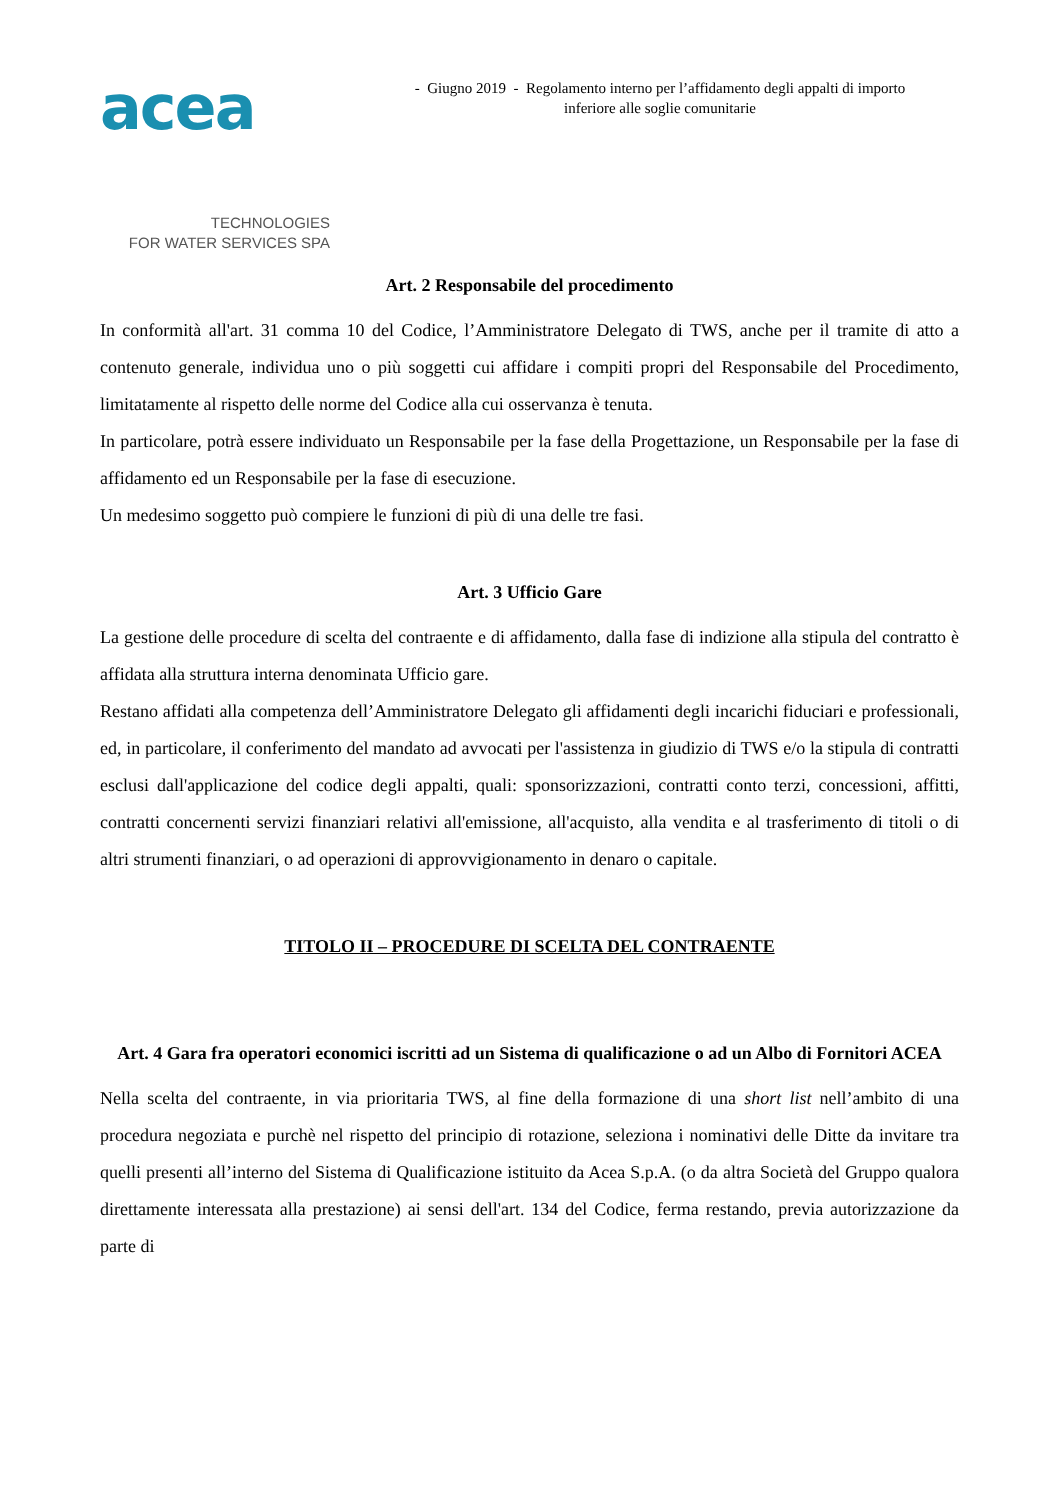acea
TECHNOLOGIES
FOR WATER SERVICES SPA
- Giugno 2019 - Regolamento interno per l’affidamento degli appalti di importo
inferiore alle soglie comunitarie
Art. 2 Responsabile del procedimento
In conformità all'art. 31 comma 10 del Codice, l’Amministratore Delegato di TWS, anche per il tramite di atto a contenuto generale, individua uno o più soggetti cui affidare i compiti propri del Responsabile del Procedimento, limitatamente al rispetto delle norme del Codice alla cui osservanza è tenuta.
In particolare, potrà essere individuato un Responsabile per la fase della Progettazione, un Responsabile per la fase di affidamento ed un Responsabile per la fase di esecuzione.
Un medesimo soggetto può compiere le funzioni di più di una delle tre fasi.
Art. 3 Ufficio Gare
La gestione delle procedure di scelta del contraente e di affidamento, dalla fase di indizione alla stipula del contratto è affidata alla struttura interna denominata Ufficio gare.
Restano affidati alla competenza dell’Amministratore Delegato gli affidamenti degli incarichi fiduciari e professionali, ed, in particolare, il conferimento del mandato ad avvocati per l'assistenza in giudizio di TWS e/o la stipula di contratti esclusi dall'applicazione del codice degli appalti, quali: sponsorizzazioni, contratti conto terzi, concessioni, affitti, contratti concernenti servizi finanziari relativi all'emissione, all'acquisto, alla vendita e al trasferimento di titoli o di altri strumenti finanziari, o ad operazioni di approvvigionamento in denaro o capitale.
TITOLO II – PROCEDURE DI SCELTA DEL CONTRAENTE
Art. 4 Gara fra operatori economici iscritti ad un Sistema di qualificazione o ad un Albo di Fornitori ACEA
Nella scelta del contraente, in via prioritaria TWS, al fine della formazione di una short list nell’ambito di una procedura negoziata e purchè nel rispetto del principio di rotazione, seleziona i nominativi delle Ditte da invitare tra quelli presenti all’interno del Sistema di Qualificazione istituito da Acea S.p.A. (o da altra Società del Gruppo qualora direttamente interessata alla prestazione) ai sensi dell'art. 134 del Codice, ferma restando, previa autorizzazione da parte di